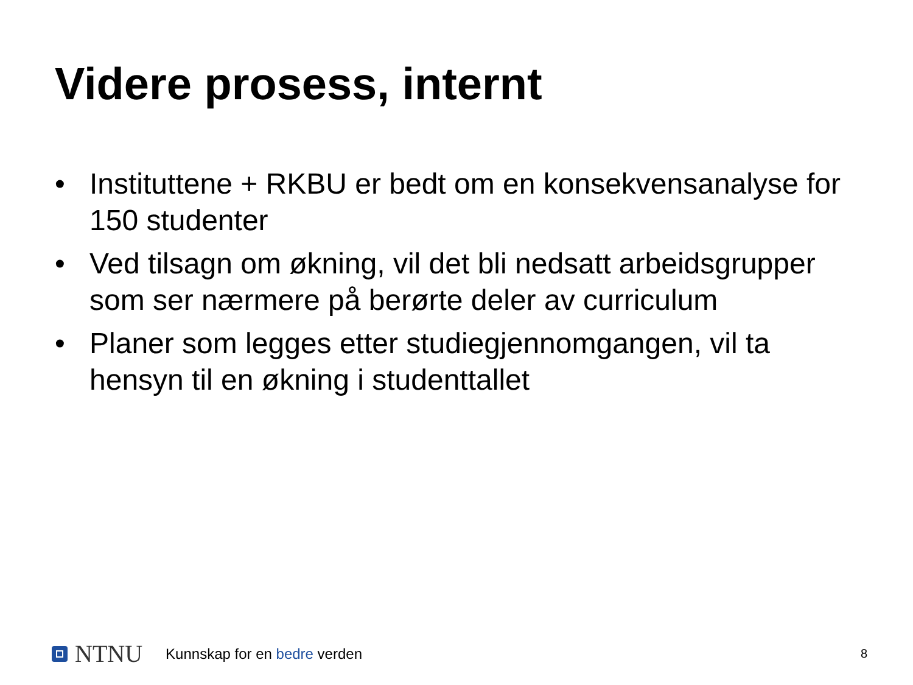Videre prosess, internt
• Instituttene + RKBU er bedt om en konsekvensanalyse for 150 studenter
• Ved tilsagn om økning, vil det bli nedsatt arbeidsgrupper som ser nærmere på berørte deler av curriculum
• Planer som legges etter studiegjennomgangen, vil ta hensyn til en økning i studenttallet
NTNU
Kunnskap for en bedre verden
8